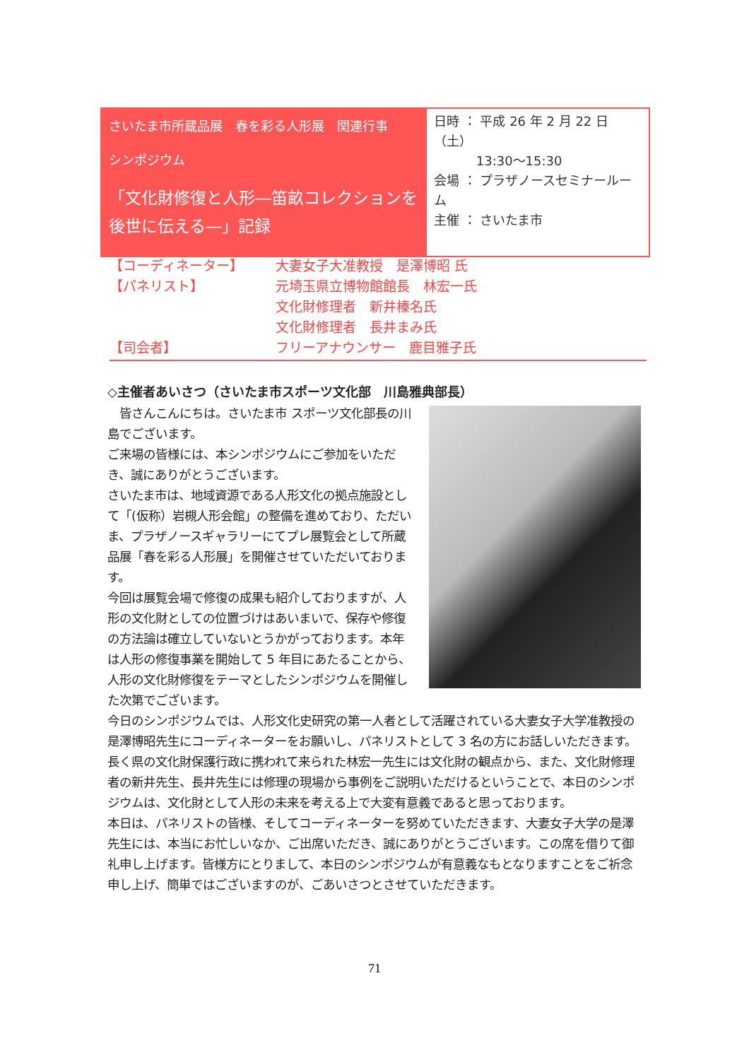さいたま市所蔵品展　春を彩る人形展　関連行事
シンポジウム
「文化財修復と人形―笛畝コレクションを後世に伝える―」記録
日時 ： 平成 26 年 2 月 22 日（土）
　　　 13:30～15:30
会場 ： プラザノースセミナールーム
主催 ： さいたま市
【コーディネーター】 大妻女子大准教授　是澤博昭 氏
【パネリスト】 元埼玉県立博物館館長　林宏一氏
文化財修理者　新井榛名氏
文化財修理者　長井まみ氏
【司会者】 フリーアナウンサー　鹿目雅子氏
◇主催者あいさつ（さいたま市スポーツ文化部　川島雅典部長）
　皆さんこんにちは。さいたま市 スポーツ文化部長の川島でございます。
ご来場の皆様には、本シンポジウムにご参加をいただき、誠にありがとうございます。
さいたま市は、地域資源である人形文化の拠点施設として「(仮称）岩槻人形会館」の整備を進めており、ただいま、プラザノースギャラリーにてプレ展覧会として所蔵品展「春を彩る人形展」を開催させていただいております。
今回は展覧会場で修復の成果も紹介しておりますが、人形の文化財としての位置づけはあいまいで、保存や修復の方法論は確立していないとうかがっております。本年は人形の修復事業を開始して 5 年目にあたることから、人形の文化財修復をテーマとしたシンポジウムを開催した次第でございます。
今日のシンポジウムでは、人形文化史研究の第一人者として活躍されている大妻女子大学准教授の是澤博昭先生にコーディネーターをお願いし、パネリストとして 3 名の方にお話しいただきます。長く県の文化財保護行政に携われて来られた林宏一先生には文化財の観点から、また、文化財修理者の新井先生、長井先生には修理の現場から事例をご説明いただけるということで、本日のシンポジウムは、文化財として人形の未来を考える上で大変有意義であると思っております。
本日は、パネリストの皆様、そしてコーディネーターを努めていただきます、大妻女子大学の是澤先生には、本当にお忙しいなか、ご出席いただき、誠にありがとうございます。この席を借りて御礼申し上げます。皆様方にとりまして、本日のシンポジウムが有意義なもとなりますことをご祈念申し上げ、簡単ではございますのが、ごあいさつとさせていただきます。
71